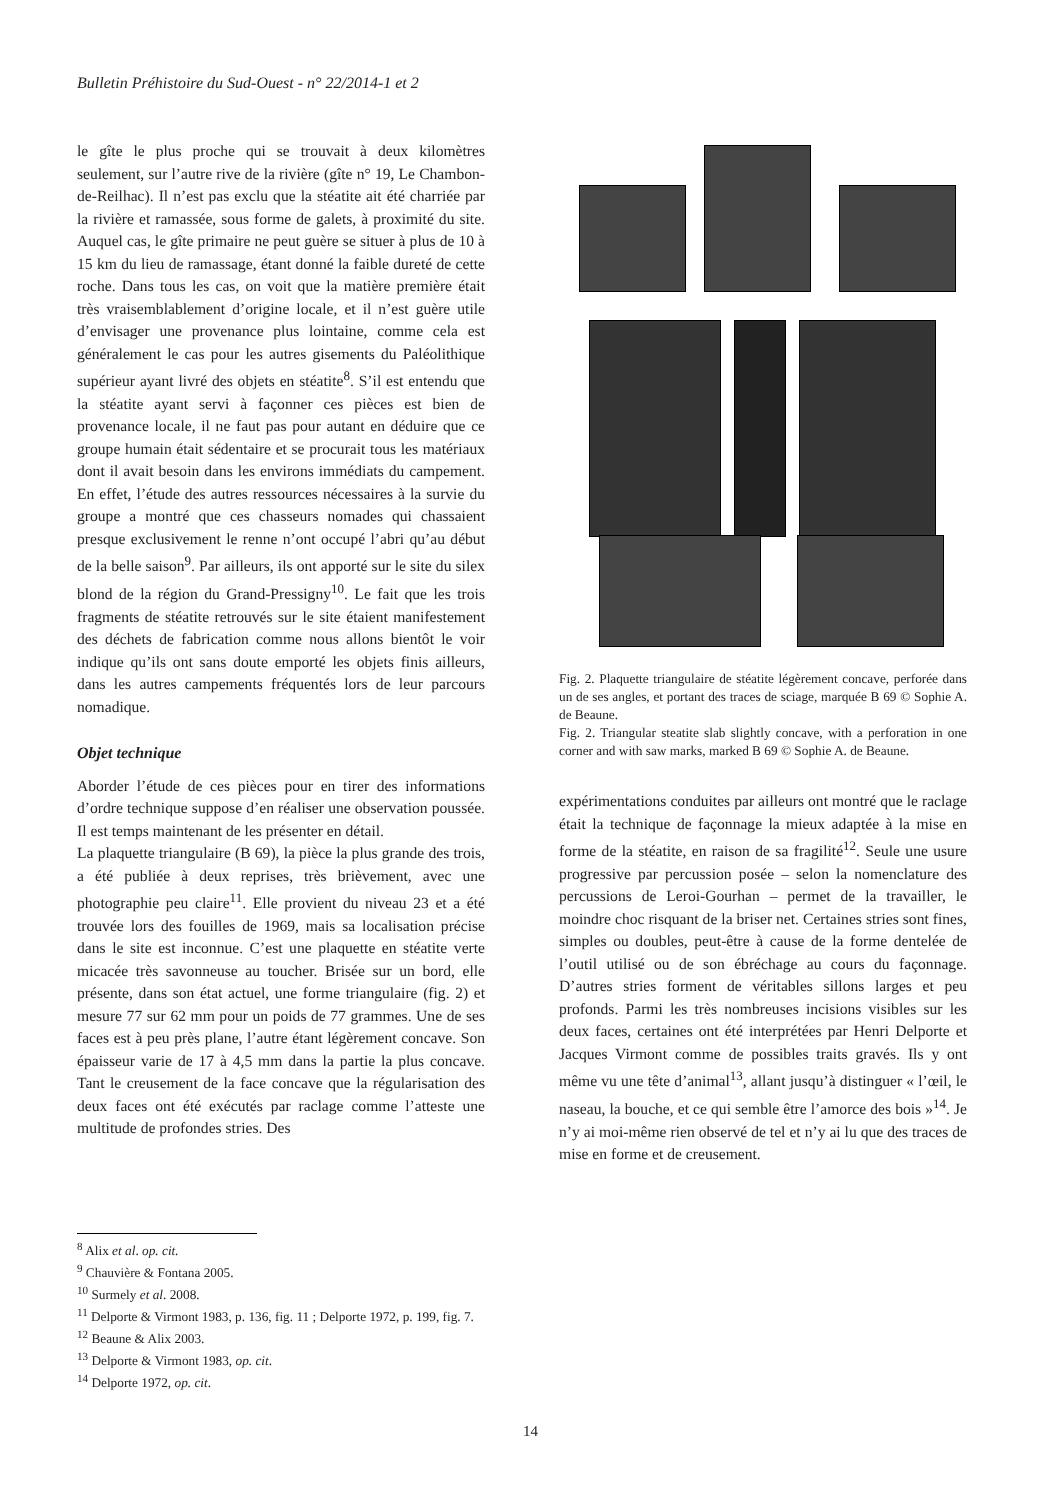Bulletin Préhistoire du Sud-Ouest - n° 22/2014-1 et 2
le gîte le plus proche qui se trouvait à deux kilomètres seulement, sur l’autre rive de la rivière (gîte n° 19, Le Chambon-de-Reilhac). Il n’est pas exclu que la stéatite ait été charriée par la rivière et ramassée, sous forme de galets, à proximité du site. Auquel cas, le gîte primaire ne peut guère se situer à plus de 10 à 15 km du lieu de ramassage, étant donné la faible dureté de cette roche. Dans tous les cas, on voit que la matière première était très vraisemblablement d’origine locale, et il n’est guère utile d’envisager une provenance plus lointaine, comme cela est généralement le cas pour les autres gisements du Paléolithique supérieur ayant livré des objets en stéatite<sup>8</sup>. S’il est entendu que la stéatite ayant servi à façonner ces pièces est bien de provenance locale, il ne faut pas pour autant en déduire que ce groupe humain était sédentaire et se procurait tous les matériaux dont il avait besoin dans les environs immédiats du campement. En effet, l’étude des autres ressources nécessaires à la survie du groupe a montré que ces chasseurs nomades qui chassaient presque exclusivement le renne n’ont occupé l’abri qu’au début de la belle saison<sup>9</sup>. Par ailleurs, ils ont apporté sur le site du silex blond de la région du Grand-Pressigny<sup>10</sup>. Le fait que les trois fragments de stéatite retrouvés sur le site étaient manifestement des déchets de fabrication comme nous allons bientôt le voir indique qu’ils ont sans doute emporté les objets finis ailleurs, dans les autres campements fréquentés lors de leur parcours nomadique.
Objet technique
Aborder l’étude de ces pièces pour en tirer des informations d’ordre technique suppose d’en réaliser une observation poussée. Il est temps maintenant de les présenter en détail.
La plaquette triangulaire (B 69), la pièce la plus grande des trois, a été publiée à deux reprises, très brièvement, avec une photographie peu claire<sup>11</sup>. Elle provient du niveau 23 et a été trouvée lors des fouilles de 1969, mais sa localisation précise dans le site est inconnue. C’est une plaquette en stéatite verte micacée très savonneuse au toucher. Brisée sur un bord, elle présente, dans son état actuel, une forme triangulaire (fig. 2) et mesure 77 sur 62 mm pour un poids de 77 grammes. Une de ses faces est à peu près plane, l’autre étant légèrement concave. Son épaisseur varie de 17 à 4,5 mm dans la partie la plus concave. Tant le creusement de la face concave que la régularisation des deux faces ont été exécutés par raclage comme l’atteste une multitude de profondes stries. Des
Fig. 2. Plaquette triangulaire de stéatite légèrement concave, perforée dans un de ses angles, et portant des traces de sciage, marquée B 69 © Sophie A. de Beaune.
Fig. 2. Triangular steatite slab slightly concave, with a perforation in one corner and with saw marks, marked B 69 © Sophie A. de Beaune.
expérimentations conduites par ailleurs ont montré que le raclage était la technique de façonnage la mieux adaptée à la mise en forme de la stéatite, en raison de sa fragilité<sup>12</sup>. Seule une usure progressive par percussion posée – selon la nomenclature des percussions de Leroi-Gourhan – permet de la travailler, le moindre choc risquant de la briser net. Certaines stries sont fines, simples ou doubles, peut-être à cause de la forme dentelée de l’outil utilisé ou de son ébréchage au cours du façonnage. D’autres stries forment de véritables sillons larges et peu profonds. Parmi les très nombreuses incisions visibles sur les deux faces, certaines ont été interprétées par Henri Delporte et Jacques Virmont comme de possibles traits gravés. Ils y ont même vu une tête d’animal<sup>13</sup>, allant jusqu’à distinguer « l’œil, le naseau, la bouche, et ce qui semble être l’amorce des bois »<sup>14</sup>. Je n’y ai moi-même rien observé de tel et n’y ai lu que des traces de mise en forme et de creusement.
<sup>8</sup> Alix et al. op. cit.
<sup>9</sup> Chauvière & Fontana 2005.
<sup>10</sup> Surmely et al. 2008.
<sup>11</sup> Delporte & Virmont 1983, p. 136, fig. 11 ; Delporte 1972, p. 199, fig. 7.
<sup>12</sup> Beaune & Alix 2003.
<sup>13</sup> Delporte & Virmont 1983, op. cit.
<sup>14</sup> Delporte 1972, op. cit.
14